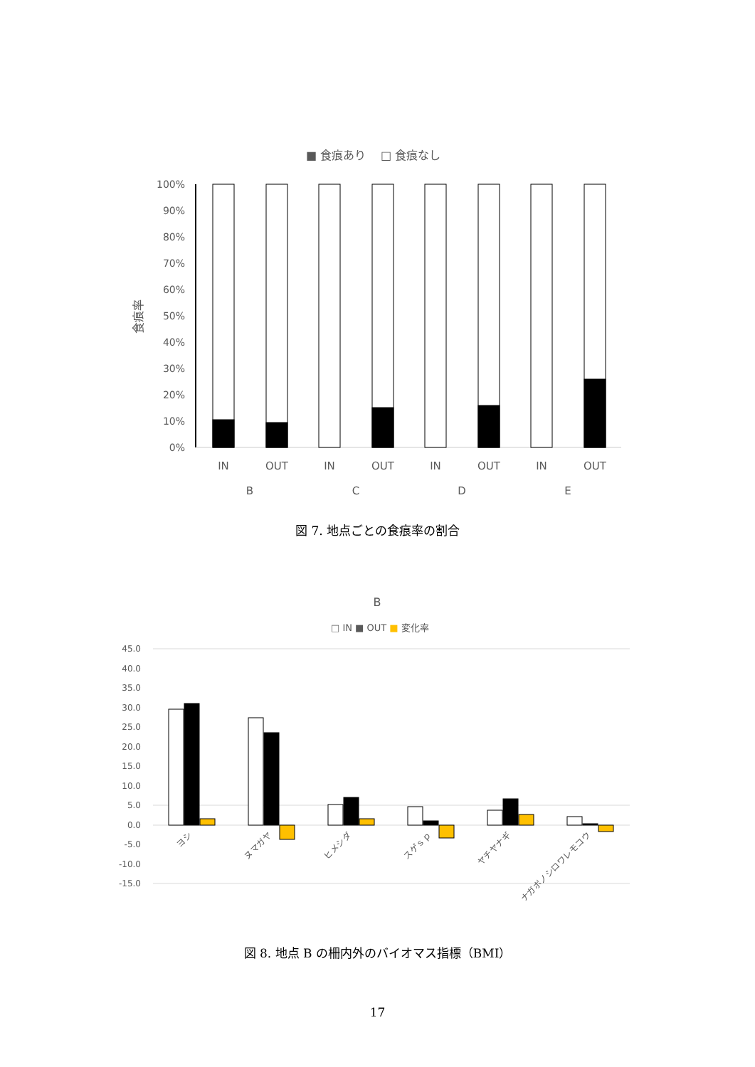■ 食痕あり
□ 食痕なし
100%
90%
80%
70%
60%
50%
40%
30%
20%
10%
0%
食痕率
IN
OUT
IN
OUT
IN
OUT
IN
OUT
B
C
D
E
図 7. 地点ごとの食痕率の割合
B
□ IN ■ OUT ■ 変化率
45.0
40.0
35.0
30.0
25.0
20.0
15.0
10.0
5.0
0.0
-5.0
-10.0
-15.0
ヨシ
ヌマガヤ
ヒメシダ
スゲｓｐ
ヤチヤナギ
ナガボノシロワレモコウ
図 8. 地点 B の柵内外のバイオマス指標（BMI）
17